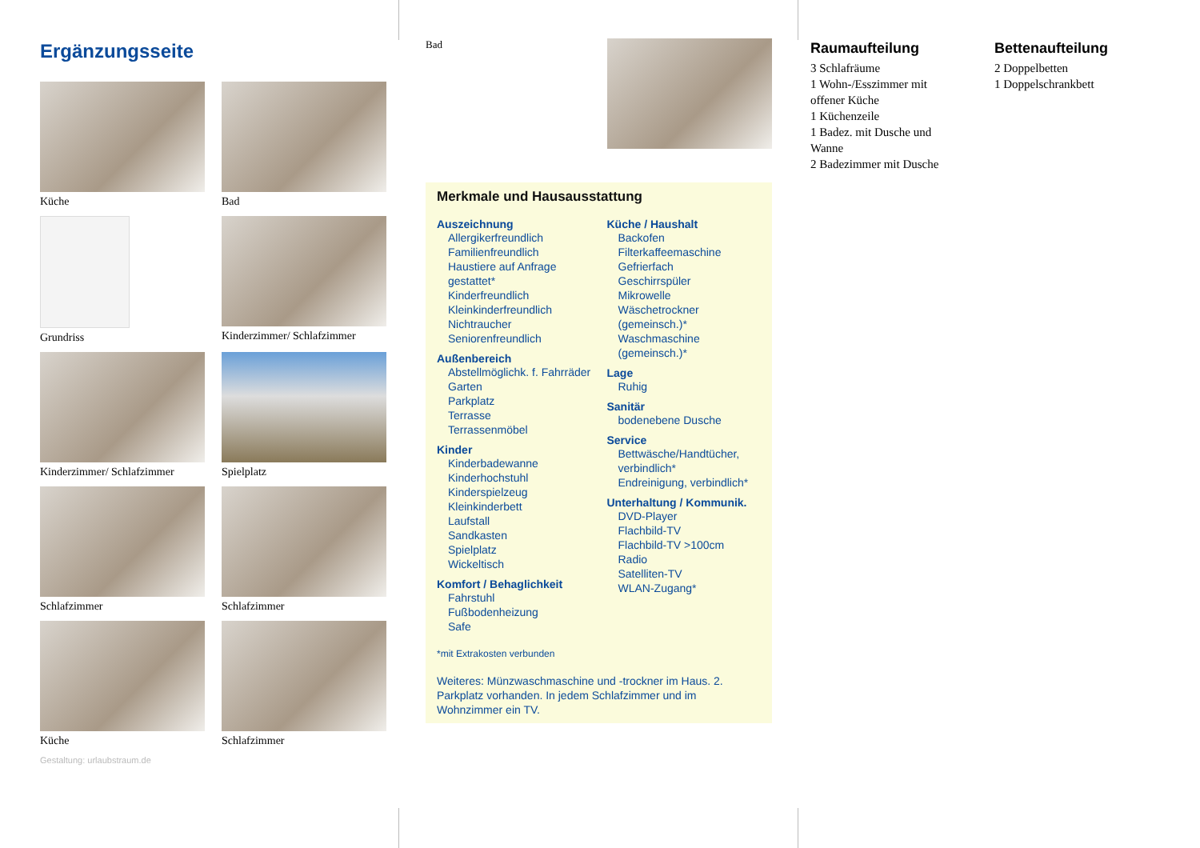Ergänzungsseite
Küche
Bad
Grundriss
Kinderzimmer/ Schlafzimmer
Kinderzimmer/ Schlafzimmer
Spielplatz
Schlafzimmer
Schlafzimmer
Küche
Schlafzimmer
Gestaltung: urlaubstraum.de
Bad
Merkmale und Hausausstattung
Auszeichnung
Allergikerfreundlich
Familienfreundlich
Haustiere auf Anfrage gestattet*
Kinderfreundlich
Kleinkinderfreundlich
Nichtraucher
Seniorenfreundlich
Außenbereich
Abstellmöglichk. f. Fahrräder
Garten
Parkplatz
Terrasse
Terrassenmöbel
Kinder
Kinderbadewanne
Kinderhochstuhl
Kinderspielzeug
Kleinkinderbett
Laufstall
Sandkasten
Spielplatz
Wickeltisch
Komfort / Behaglichkeit
Fahrstuhl
Fußbodenheizung
Safe
Küche / Haushalt
Backofen
Filterkaffeemaschine
Gefrierfach
Geschirrspüler
Mikrowelle
Wäschetrockner (gemeinsch.)*
Waschmaschine (gemeinsch.)*
Lage
Ruhig
Sanitär
bodenebene Dusche
Service
Bettwäsche/Handtücher, verbindlich*
Endreinigung, verbindlich*
Unterhaltung / Kommunik.
DVD-Player
Flachbild-TV
Flachbild-TV >100cm
Radio
Satelliten-TV
WLAN-Zugang*
*mit Extrakosten verbunden
Weiteres: Münzwaschmaschine und -trockner im Haus. 2. Parkplatz vorhanden. In jedem Schlafzimmer und im Wohnzimmer ein TV.
Raumaufteilung
3 Schlafräume
1 Wohn-/Esszimmer mit offener Küche
1 Küchenzeile
1 Badez. mit Dusche und Wanne
2 Badezimmer mit Dusche
Bettenaufteilung
2 Doppelbetten
1 Doppelschrankbett